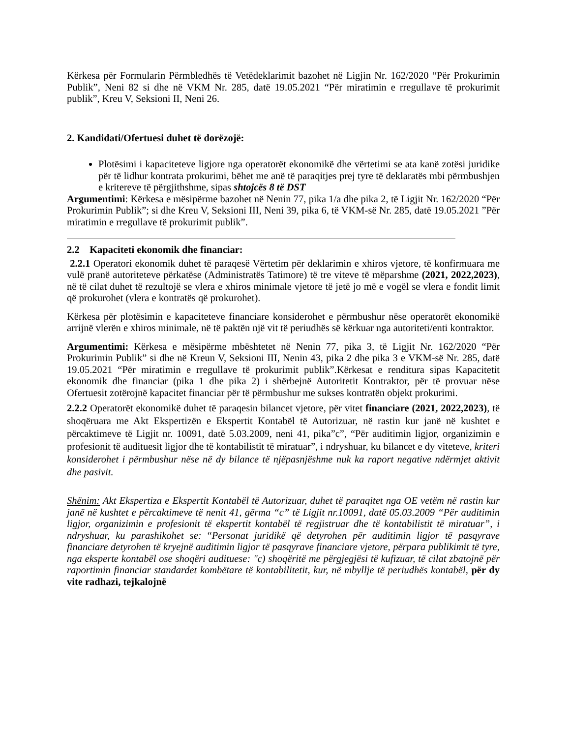Kërkesa për Formularin Përmbledhës të Vetëdeklarimit bazohet në Ligjin Nr. 162/2020 “Për Prokurimin Publik”, Neni 82 si dhe në VKM Nr. 285, datë 19.05.2021 “Për miratimin e rregullave të prokurimit publik”, Kreu V, Seksioni II, Neni 26.
2. Kandidati/Ofertuesi duhet të dorëzojë:
Plotësimi i kapaciteteve ligjore nga operatorët ekonomikë dhe vërtetimi se ata kanë zotësi juridike për të lidhur kontrata prokurimi, bëhet me anë të paraqitjes prej tyre të deklaratës mbi përmbushjen e kritereve të përgjithshme, sipas shtojcës 8 të DST
Argumentimi: Kërkesa e mësipërme bazohet në Nenin 77, pika 1/a dhe pika 2, të Ligjit Nr. 162/2020 “Për Prokurimin Publik”; si dhe Kreu V, Seksioni III, Neni 39, pika 6, të VKM-së Nr. 285, datë 19.05.2021 ”Për miratimin e rregullave të prokurimit publik”.
2.2 Kapaciteti ekonomik dhe financiar:
2.2.1 Operatori ekonomik duhet të paraqesë Vërtetim për deklarimin e xhiros vjetore, të konfirmuara me vulë pranë autoriteteve përkatëse (Administratës Tatimore) të tre viteve të mëparshme (2021, 2022,2023), në të cilat duhet të rezultojë se vlera e xhiros minimale vjetore të jetë jo më e vogël se vlera e fondit limit që prokurohet (vlera e kontratës që prokurohet).
Kërkesa për plotësimin e kapaciteteve financiare konsiderohet e përmbushur nëse operatorët ekonomikë arrijnë vlerën e xhiros minimale, në të paktën një vit të periudhës së kërkuar nga autoriteti/enti kontraktor.
Argumentimi: Kërkesa e mësipërme mbështetet në Nenin 77, pika 3, të Ligjit Nr. 162/2020 “Për Prokurimin Publik” si dhe në Kreun V, Seksioni III, Nenin 43, pika 2 dhe pika 3 e VKM-së Nr. 285, datë 19.05.2021 “Për miratimin e rregullave të prokurimit publik”.Kërkesat e renditura sipas Kapacitetit ekonomik dhe financiar (pika 1 dhe pika 2) i shërbejnë Autoritetit Kontraktor, për të provuar nëse Ofertuesit zotërojnë kapacitet financiar për të përmbushur me sukses kontratën objekt prokurimi.
2.2.2 Operatorët ekonomikë duhet të paraqesin bilancet vjetore, për vitet financiare (2021, 2022,2023), të shoqëruara me Akt Ekspertizën e Ekspertit Kontabël të Autorizuar, në rastin kur janë në kushtet e përcaktimeve të Ligjit nr. 10091, datë 5.03.2009, neni 41, pika”c”, “Për auditimin ligjor, organizimin e profesionit të audituesit ligjor dhe të kontabilistit të miratuar”, i ndryshuar, ku bilancet e dy viteteve, kriteri konsiderohet i përmbushur nëse në dy bilance të njëpasnjëshme nuk ka raport negative ndërmjet aktivit dhe pasivit.
Shënim: Akt Ekspertiza e Ekspertit Kontabël të Autorizuar, duhet të paraqitet nga OE vetëm në rastin kur janë në kushtet e përcaktimeve të nenit 41, gërma “c” të Ligjit nr.10091, datë 05.03.2009 “Për auditimin ligjor, organizimin e profesionit të ekspertit kontabël të regjistruar dhe të kontabilistit të miratuar”, i ndryshuar, ku parashikohet se: “Personat juridikë që detyrohen për auditimin ligjor të pasqyrave financiare detyrohen të kryejnë auditimin ligjor të pasqyrave financiare vjetore, përpara publikimit të tyre, nga eksperte kontabël ose shoqëri audituese: "c) shoqëritë me përgjegjësi të kufizuar, të cilat zbatojnë për raportimin financiar standardet kombëtare të kontabilitetit, kur, në mbyllje të periudhës kontabël, për dy vite radhazi, tejkalojnë